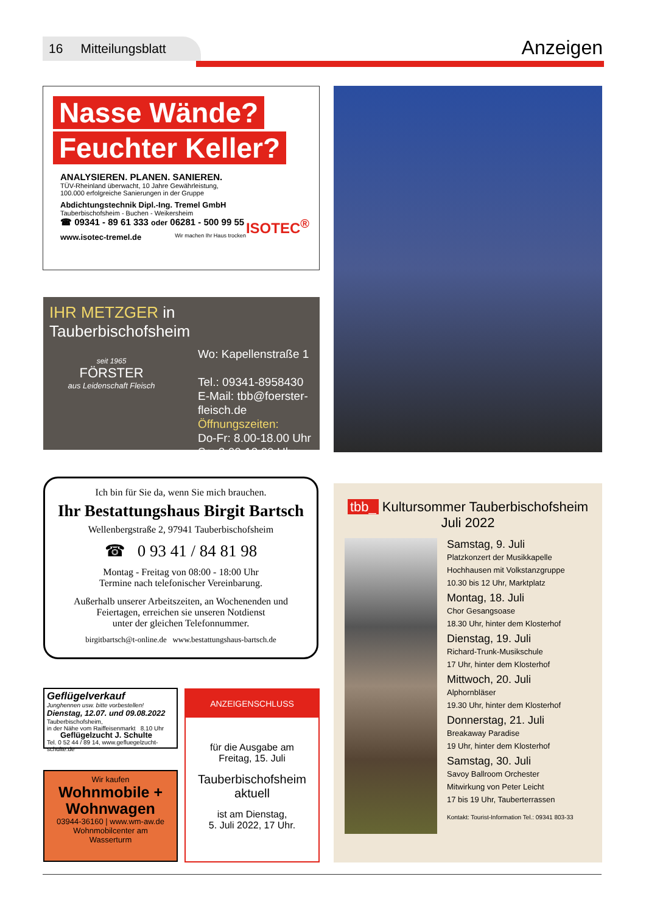16 Mitteilungsblatt
Anzeigen
Nasse Wände?
Feuchter Keller?
ANALYSIEREN. PLANEN. SANIEREN.
TÜV-Rheinland überwacht, 10 Jahre Gewährleistung,
100.000 erfolgreiche Sanierungen in der Gruppe
Abdichtungstechnik Dipl.-Ing. Tremel GmbH
Tauberbischofsheim - Buchen - Weikersheim
☎ 09341 - 89 61 333 oder 06281 - 500 99 55 ISOTEC<sup>®</sup>
www.isotec-tremel.de Wir machen Ihr Haus trocken
IHR METZGER in Tauberbischofsheim
seit 1965
FÖRSTER
aus Leidenschaft Fleisch
Wo: Kapellenstraße 1
Tel.: 09341-8958430
E-Mail: tbb@foerster-
fleisch.de
Öffnungszeiten:
Do-Fr: 8.00-18.00 Uhr
Sa: 8.00-13.00 Uhr
Ich bin für Sie da, wenn Sie mich brauchen.
Ihr Bestattungshaus Birgit Bartsch
Wellenbergstraße 2, 97941 Tauberbischofsheim
☎ 0 93 41 / 84 81 98
Montag - Freitag von 08:00 - 18:00 Uhr
Termine nach telefonischer Vereinbarung.
Außerhalb unserer Arbeitszeiten, an Wochenenden und
Feiertagen, erreichen sie unseren Notdienst
unter der gleichen Telefonnummer.
birgitbartsch@t-online.de www.bestattungshaus-bartsch.de
Geflügelverkauf
Junghennen usw. bitte vorbestellen!
Dienstag, 12.07. und 09.08.2022
Tauberbischofsheim,
in der Nähe vom Raiffeisenmarkt 8.10 Uhr
Geflügelzucht J. Schulte
Tel. 0 52 44 / 89 14, www.gefluegelzucht-schulte.de
Wir kaufen
Wohnmobile +
Wohnwagen
03944-36160 | www.wm-aw.de
Wohnmobilcenter am
Wasserturm
ANZEIGENSCHLUSS
für die Ausgabe am
Freitag, 15. Juli
Tauberbischofsheim
aktuell
ist am Dienstag,
5. Juli 2022, 17 Uhr.
tbb_ Kultursommer Tauberbischofsheim
Juli 2022
Samstag, 9. Juli
Platzkonzert der Musikkapelle
Hochhausen mit Volkstanzgruppe
10.30 bis 12 Uhr, Marktplatz
Montag, 18. Juli
Chor Gesangsoase
18.30 Uhr, hinter dem Klosterhof
Dienstag, 19. Juli
Richard-Trunk-Musikschule
17 Uhr, hinter dem Klosterhof
Mittwoch, 20. Juli
Alphornbläser
19.30 Uhr, hinter dem Klosterhof
Donnerstag, 21. Juli
Breakaway Paradise
19 Uhr, hinter dem Klosterhof
Samstag, 30. Juli
Savoy Ballroom Orchester
Mitwirkung von Peter Leicht
17 bis 19 Uhr, Tauberterrassen
Kontakt: Tourist-Information Tel.: 09341 803-33